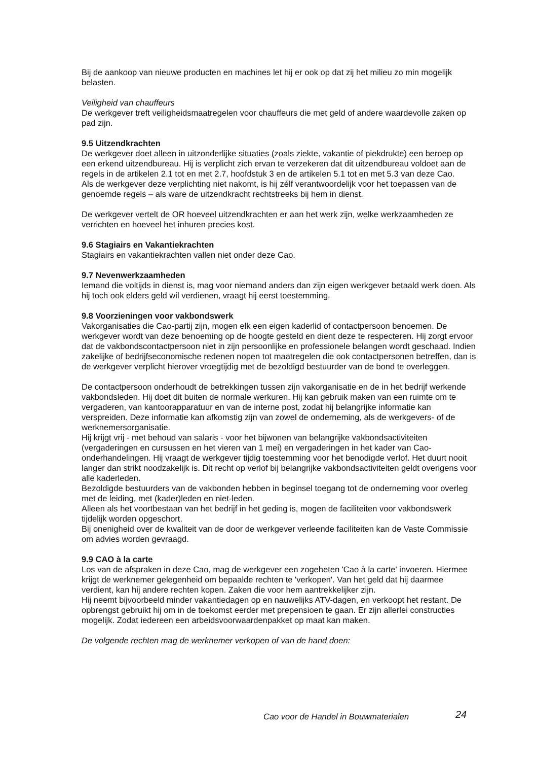Bij de aankoop van nieuwe producten en machines let hij er ook op dat zij het milieu zo min mogelijk belasten.
Veiligheid van chauffeurs
De werkgever treft veiligheidsmaatregelen voor chauffeurs die met geld of andere waardevolle zaken op pad zijn.
9.5 Uitzendkrachten
De werkgever doet alleen in uitzonderlijke situaties (zoals ziekte, vakantie of piekdrukte) een beroep op een erkend uitzendbureau. Hij is verplicht zich ervan te verzekeren dat dit uitzendbureau voldoet aan de regels in de artikelen 2.1 tot en met 2.7, hoofdstuk 3 en de artikelen 5.1 tot en met 5.3 van deze Cao.
Als de werkgever deze verplichting niet nakomt, is hij zélf verantwoordelijk voor het toepassen van de genoemde regels – als ware de uitzendkracht rechtstreeks bij hem in dienst.
De werkgever vertelt de OR hoeveel uitzendkrachten er aan het werk zijn, welke werkzaamheden ze verrichten en hoeveel het inhuren precies kost.
9.6 Stagiairs en Vakantiekrachten
Stagiairs en vakantiekrachten vallen niet onder deze Cao.
9.7 Nevenwerkzaamheden
Iemand die voltijds in dienst is, mag voor niemand anders dan zijn eigen werkgever betaald werk doen. Als hij toch ook elders geld wil verdienen, vraagt hij eerst toestemming.
9.8 Voorzieningen voor vakbondswerk
Vakorganisaties die Cao-partij zijn, mogen elk een eigen kaderlid of contactpersoon benoemen. De werkgever wordt van deze benoeming op de hoogte gesteld en dient deze te respecteren. Hij zorgt ervoor dat de vakbondscontactpersoon niet in zijn persoonlijke en professionele belangen wordt geschaad. Indien zakelijke of bedrijfseconomische redenen nopen tot maatregelen die ook contactpersonen betreffen, dan is de werkgever verplicht hierover vroegtijdig met de bezoldigd bestuurder van de bond te overleggen.
De contactpersoon onderhoudt de betrekkingen tussen zijn vakorganisatie en de in het bedrijf werkende vakbondsleden. Hij doet dit buiten de normale werkuren. Hij kan gebruik maken van een ruimte om te vergaderen, van kantoorapparatuur en van de interne post, zodat hij belangrijke informatie kan verspreiden. Deze informatie kan afkomstig zijn van zowel de onderneming, als de werkgevers- of de werknemersorganisatie.
Hij krijgt vrij - met behoud van salaris - voor het bijwonen van belangrijke vakbondsactiviteiten (vergaderingen en cursussen en het vieren van 1 mei) en vergaderingen in het kader van Cao-onderhandelingen. Hij vraagt de werkgever tijdig toestemming voor het benodigde verlof. Het duurt nooit langer dan strikt noodzakelijk is. Dit recht op verlof bij belangrijke vakbondsactiviteiten geldt overigens voor alle kaderleden.
Bezoldigde bestuurders van de vakbonden hebben in beginsel toegang tot de onderneming voor overleg met de leiding, met (kader)leden en niet-leden.
Alleen als het voortbestaan van het bedrijf in het geding is, mogen de faciliteiten voor vakbondswerk tijdelijk worden opgeschort.
Bij onenigheid over de kwaliteit van de door de werkgever verleende faciliteiten kan de Vaste Commissie om advies worden gevraagd.
9.9 CAO à la carte
Los van de afspraken in deze Cao, mag de werkgever een zogeheten 'Cao à la carte' invoeren. Hiermee krijgt de werknemer gelegenheid om bepaalde rechten te 'verkopen'. Van het geld dat hij daarmee verdient, kan hij andere rechten kopen. Zaken die voor hem aantrekkelijker zijn.
Hij neemt bijvoorbeeld minder vakantiedagen op en nauwelijks ATV-dagen, en verkoopt het restant. De opbrengst gebruikt hij om in de toekomst eerder met prepensioen te gaan. Er zijn allerlei constructies mogelijk. Zodat iedereen een arbeidsvoorwaardenpakket op maat kan maken.
De volgende rechten mag de werknemer verkopen of van de hand doen:
Cao voor de Handel in Bouwmaterialen
24